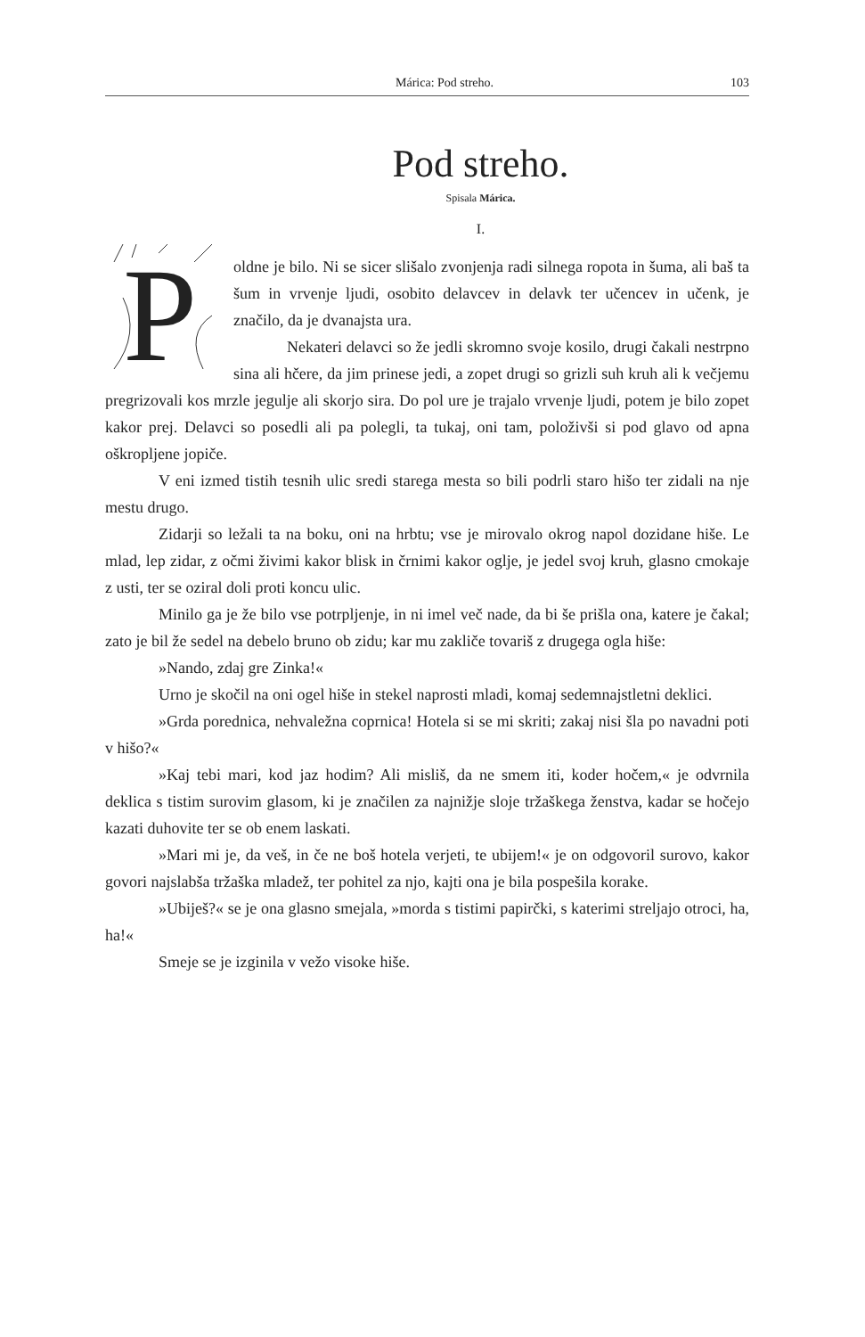Márica: Pod streho. 103
Pod streho.
Spisala Márica.
I.
P
oldne je bilo. Ni se sicer slišalo zvonjenja radi silnega ropota in šuma, ali baš ta šum in vrvenje ljudi, osobito delavcev in delavk ter učencev in učenk, je značilo, da je dvanajsta ura.
Nekateri delavci so že jedli skromno svoje kosilo, drugi čakali nestrpno sina ali hčere, da jim prinese jedi, a zopet drugi so grizli suh kruh ali k večjemu pregrizovali kos mrzle jegulje ali skorjo sira. Do pol ure je trajalo vrvenje ljudi, potem je bilo zopet kakor prej. Delavci so posedli ali pa polegli, ta tukaj, oni tam, položivši si pod glavo od apna oškropljene jopiče.
V eni izmed tistih tesnih ulic sredi starega mesta so bili podrli staro hišo ter zidali na nje mestu drugo.
Zidarji so ležali ta na boku, oni na hrbtu; vse je mirovalo okrog napol dozidane hiše. Le mlad, lep zidar, z očmi živimi kakor blisk in črnimi kakor oglje, je jedel svoj kruh, glasno cmokaje z usti, ter se oziral doli proti koncu ulic.
Minilo ga je že bilo vse potrpljenje, in ni imel več nade, da bi še prišla ona, katere je čakal; zato je bil že sedel na debelo bruno ob zidu; kar mu zakliče tovariš z drugega ogla hiše:
»Nando, zdaj gre Zinka!«
Urno je skočil na oni ogel hiše in stekel naprosti mladi, komaj sedemnajstletni deklici.
»Grda porednica, nehvaležna coprnica! Hotela si se mi skriti; zakaj nisi šla po navadni poti v hišo?«
»Kaj tebi mari, kod jaz hodim? Ali misliš, da ne smem iti, koder hočem,« je odvrnila deklica s tistim surovim glasom, ki je značilen za najnižje sloje tržaškega ženstva, kadar se hočejo kazati duhovite ter se ob enem laskati.
»Mari mi je, da veš, in če ne boš hotela verjeti, te ubijem!« je on odgovoril surovo, kakor govori najslabša tržaška mladež, ter pohitel za njo, kajti ona je bila pospešila korake.
»Ubiješ?« se je ona glasno smejala, »morda s tistimi papirčki, s katerimi streljajo otroci, ha, ha!«
Smeje se je izginila v vežo visoke hiše.